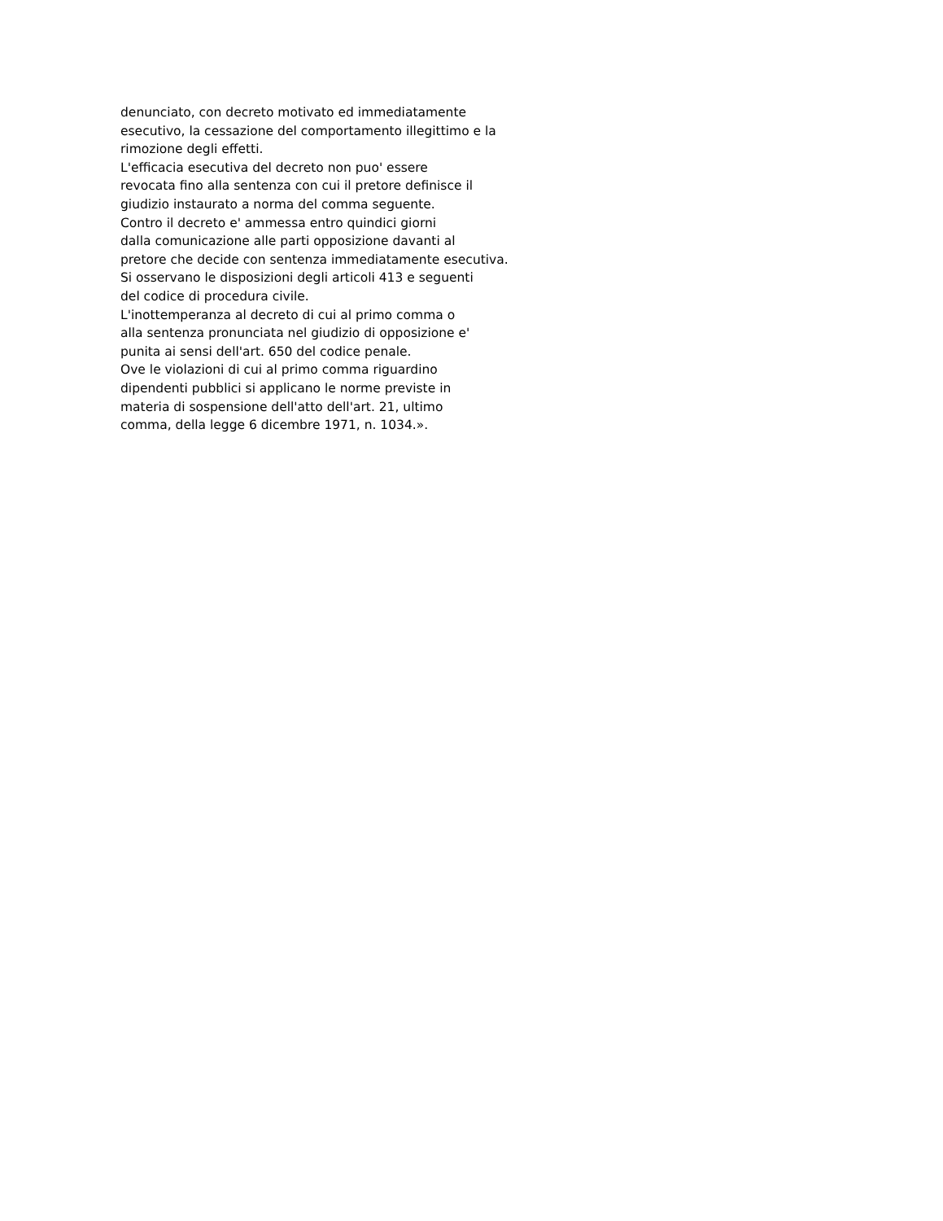denunciato, con decreto motivato ed immediatamente
esecutivo, la cessazione del comportamento illegittimo e la
rimozione degli effetti.
L'efficacia esecutiva del decreto non puo' essere
revocata fino alla sentenza con cui il pretore definisce il
giudizio instaurato a norma del comma seguente.
Contro il decreto e' ammessa entro quindici giorni
dalla comunicazione alle parti opposizione davanti al
pretore che decide con sentenza immediatamente esecutiva.
Si osservano le disposizioni degli articoli 413 e seguenti
del codice di procedura civile.
L'inottemperanza al decreto di cui al primo comma o
alla sentenza pronunciata nel giudizio di opposizione e'
punita ai sensi dell'art. 650 del codice penale.
Ove le violazioni di cui al primo comma riguardino
dipendenti pubblici si applicano le norme previste in
materia di sospensione dell'atto dell'art. 21, ultimo
comma, della legge 6 dicembre 1971, n. 1034.».